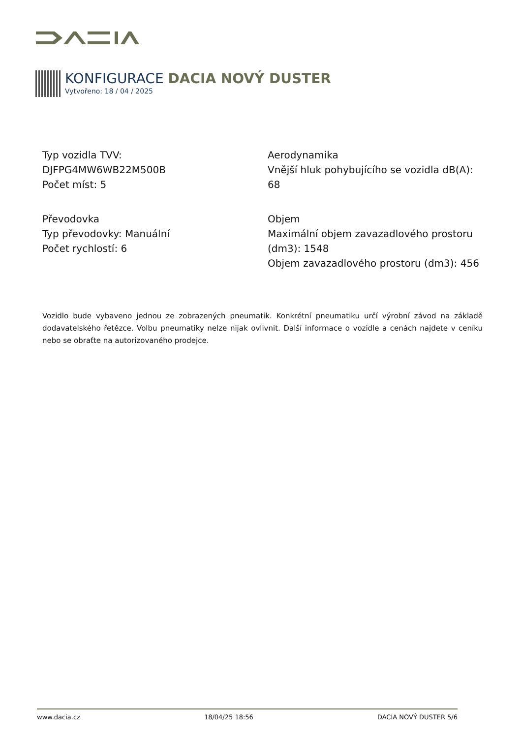KONFIGURACE DACIA NOVÝ DUSTER
Vytvořeno: 18 / 04 / 2025
Typ vozidla TVV:
DJFPG4MW6WB22M500B
Počet míst: 5
Aerodynamika
Vnější hluk pohybujícího se vozidla dB(A): 68
Převodovka
Typ převodovky: Manuální
Počet rychlostí: 6
Objem
Maximální objem zavazadlového prostoru (dm3): 1548
Objem zavazadlového prostoru (dm3): 456
Vozidlo bude vybaveno jednou ze zobrazených pneumatik. Konkrétní pneumatiku určí výrobní závod na základě dodavatelského řetězce. Volbu pneumatiky nelze nijak ovlivnit. Další informace o vozidle a cenách najdete v ceníku nebo se obraťte na autorizovaného prodejce.
www.dacia.cz 18/04/25 18:56 DACIA NOVÝ DUSTER 5/6